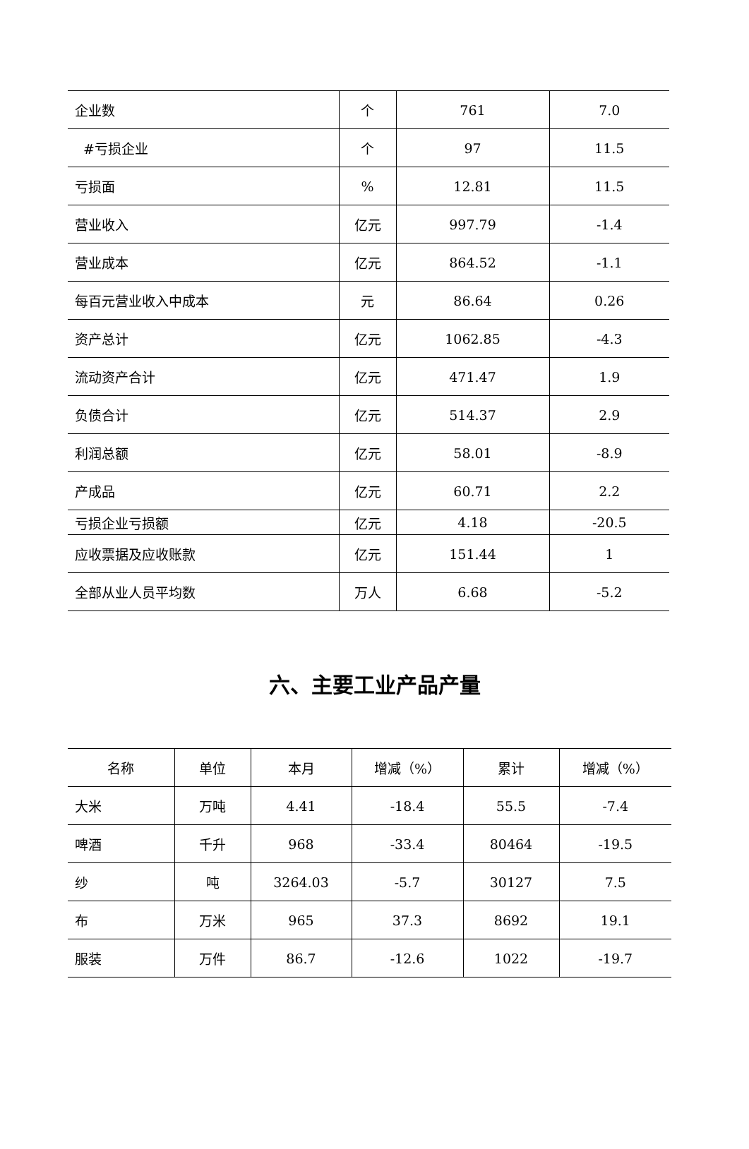| 企业数 | 个 | 761 | 7.0 |
| #亏损企业 | 个 | 97 | 11.5 |
| 亏损面 | % | 12.81 | 11.5 |
| 营业收入 | 亿元 | 997.79 | -1.4 |
| 营业成本 | 亿元 | 864.52 | -1.1 |
| 每百元营业收入中成本 | 元 | 86.64 | 0.26 |
| 资产总计 | 亿元 | 1062.85 | -4.3 |
| 流动资产合计 | 亿元 | 471.47 | 1.9 |
| 负债合计 | 亿元 | 514.37 | 2.9 |
| 利润总额 | 亿元 | 58.01 | -8.9 |
| 产成品 | 亿元 | 60.71 | 2.2 |
| 亏损企业亏损额 | 亿元 | 4.18 | -20.5 |
| 应收票据及应收账款 | 亿元 | 151.44 | 1 |
| 全部从业人员平均数 | 万人 | 6.68 | -5.2 |
六、主要工业产品产量
| 名称 | 单位 | 本月 | 增减（%） | 累计 | 增减（%） |
| 大米 | 万吨 | 4.41 | -18.4 | 55.5 | -7.4 |
| 啤酒 | 千升 | 968 | -33.4 | 80464 | -19.5 |
| 纱 | 吨 | 3264.03 | -5.7 | 30127 | 7.5 |
| 布 | 万米 | 965 | 37.3 | 8692 | 19.1 |
| 服装 | 万件 | 86.7 | -12.6 | 1022 | -19.7 |